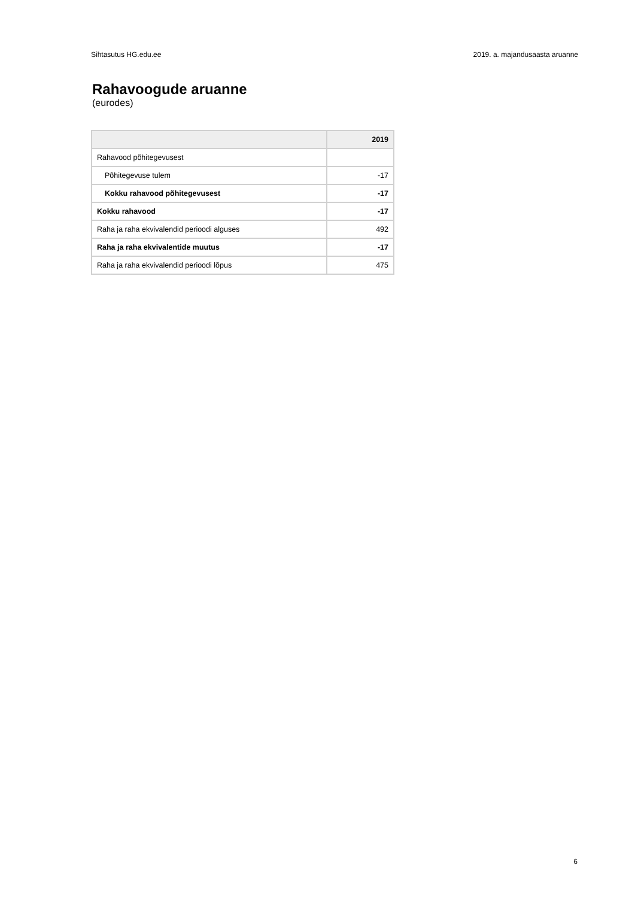Sihtasutus HG.edu.ee 2019. a. majandusaasta aruanne
Rahavoogude aruanne
(eurodes)
| | 2019 |
| --- | --- |
| Rahavood põhitegevusest | |
| Põhitegevuse tulem | -17 |
| Kokku rahavood põhitegevusest | -17 |
| Kokku rahavood | -17 |
| Raha ja raha ekvivalendid perioodi alguses | 492 |
| Raha ja raha ekvivalentide muutus | -17 |
| Raha ja raha ekvivalendid perioodi lõpus | 475 |
6